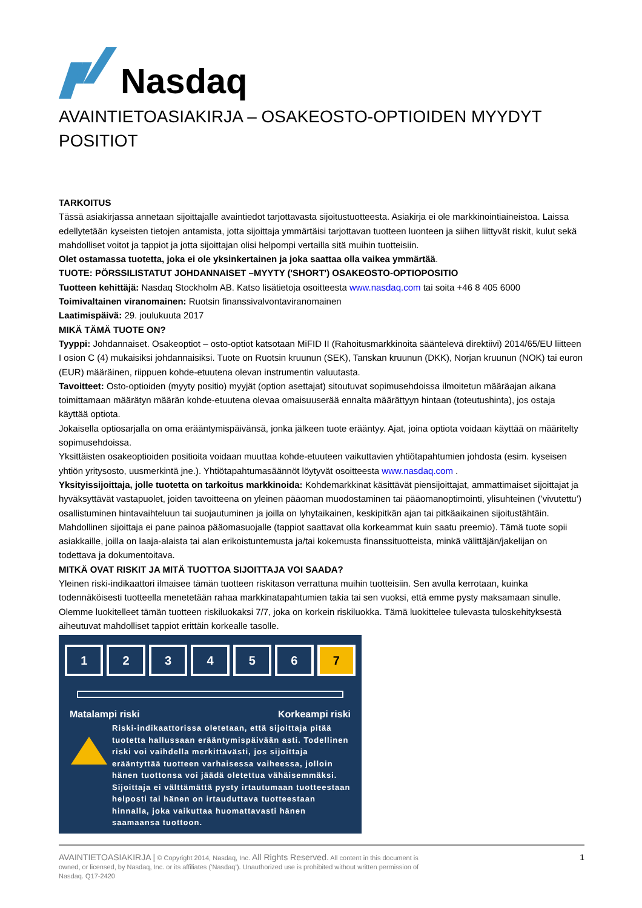Nasdaq
AVAINTIETOASIAKIRJA – OSAKEOSTO-OPTIOIDEN MYYDYT POSITIOT
TARKOITUS
Tässä asiakirjassa annetaan sijoittajalle avaintiedot tarjottavasta sijoitustuotteesta. Asiakirja ei ole markkinointiaineistoa. Laissa edellytetään kyseisten tietojen antamista, jotta sijoittaja ymmärtäisi tarjottavan tuotteen luonteen ja siihen liittyvät riskit, kulut sekä mahdolliset voitot ja tappiot ja jotta sijoittajan olisi helpompi vertailla sitä muihin tuotteisiin.
Olet ostamassa tuotetta, joka ei ole yksinkertainen ja joka saattaa olla vaikea ymmärtää.
TUOTE: PÖRSSILISTATUT JOHDANNAISET –MYYTY ('SHORT') OSAKEOSTO-OPTIOPOSITIO
Tuotteen kehittäjä: Nasdaq Stockholm AB. Katso lisätietoja osoitteesta www.nasdaq.com tai soita +46 8 405 6000
Toimivaltainen viranomainen: Ruotsin finanssivalvontaviranomainen
Laatimispäivä: 29. joulukuuta 2017
MIKÄ TÄMÄ TUOTE ON?
Tyyppi: Johdannaiset. Osakeoptiot – osto-optiot katsotaan MiFID II (Rahoitusmarkkinoita sääntelevä direktiivi) 2014/65/EU liitteen I osion C (4) mukaisiksi johdannaisiksi. Tuote on Ruotsin kruunun (SEK), Tanskan kruunun (DKK), Norjan kruunun (NOK) tai euron (EUR) määräinen, riippuen kohde-etuutena olevan instrumentin valuutasta.
Tavoitteet: Osto-optioiden (myyty positio) myyjät (option asettajat) sitoutuvat sopimusehdoissa ilmoitetun määräajan aikana toimittamaan määrätyn määrän kohde-etuutena olevaa omaisuuserää ennalta määrättyyn hintaan (toteutushinta), jos ostaja käyttää optiota.
Jokaisella optiosarjalla on oma erääntymispäivänsä, jonka jälkeen tuote erääntyy. Ajat, joina optiota voidaan käyttää on määritelty sopimusehdoissa.
Yksittäisten osakeoptioiden positioita voidaan muuttaa kohde-etuuteen vaikuttavien yhtiötapahtumien johdosta (esim. kyseisen yhtiön yritysosto, uusmerkintä jne.). Yhtiötapahtumasäännöt löytyvät osoitteesta www.nasdaq.com .
Yksityissijoittaja, jolle tuotetta on tarkoitus markkinoida: Kohdemarkkinat käsittävät piensijoittajat, ammattimaiset sijoittajat ja hyväksyttävät vastapuolet, joiden tavoitteena on yleinen pääoman muodostaminen tai pääomanoptimointi, ylisuhteinen (’vivutettu’) osallistuminen hintavaihteluun tai suojautuminen ja joilla on lyhytaikainen, keskipitkän ajan tai pitkäaikainen sijoitustähtäin. Mahdollinen sijoittaja ei pane painoa pääomasuojalle (tappiot saattavat olla korkeammat kuin saatu preemio). Tämä tuote sopii asiakkaille, joilla on laaja-alaista tai alan erikoistuntemusta ja/tai kokemusta finanssituotteista, minkä välittäjän/jakelijan on todettava ja dokumentoitava.
MITKÄ OVAT RISKIT JA MITÄ TUOTTOA SIJOITTAJA VOI SAADA?
Yleinen riski-indikaattori ilmaisee tämän tuotteen riskitason verrattuna muihin tuotteisiin. Sen avulla kerrotaan, kuinka todennäköisesti tuotteella menetetään rahaa markkinatapahtumien takia tai sen vuoksi, että emme pysty maksamaan sinulle. Olemme luokitelleet tämän tuotteen riskiluokaksi 7/7, joka on korkein riskiluokka. Tämä luokittelee tulevasta tuloskehityksestä aiheutuvat mahdolliset tappiot erittäin korkealle tasolle.
1 2 3 4 5 6 7
Matalampi riski Korkeampi riski
Riski-indikaattorissa oletetaan, että sijoittaja pitää tuotetta hallussaan erääntymispäivään asti. Todellinen riski voi vaihdella merkittävästi, jos sijoittaja erääntyttää tuotteen varhaisessa vaiheessa, jolloin hänen tuottonsa voi jäädä oletettua vähäisemmäksi. Sijoittaja ei välttämättä pysty irtautumaan tuotteestaan helposti tai hänen on irtauduttava tuotteestaan hinnalla, joka vaikuttaa huomattavasti hänen saamaansa tuottoon.
AVAINTIETOASIAKIRJA | © Copyright 2014, Nasdaq, Inc. All Rights Reserved. All content in this document is owned, or licensed, by Nasdaq, Inc. or its affiliates (‘Nasdaq’). Unauthorized use is prohibited without written permission of Nasdaq. Q17-2420
1